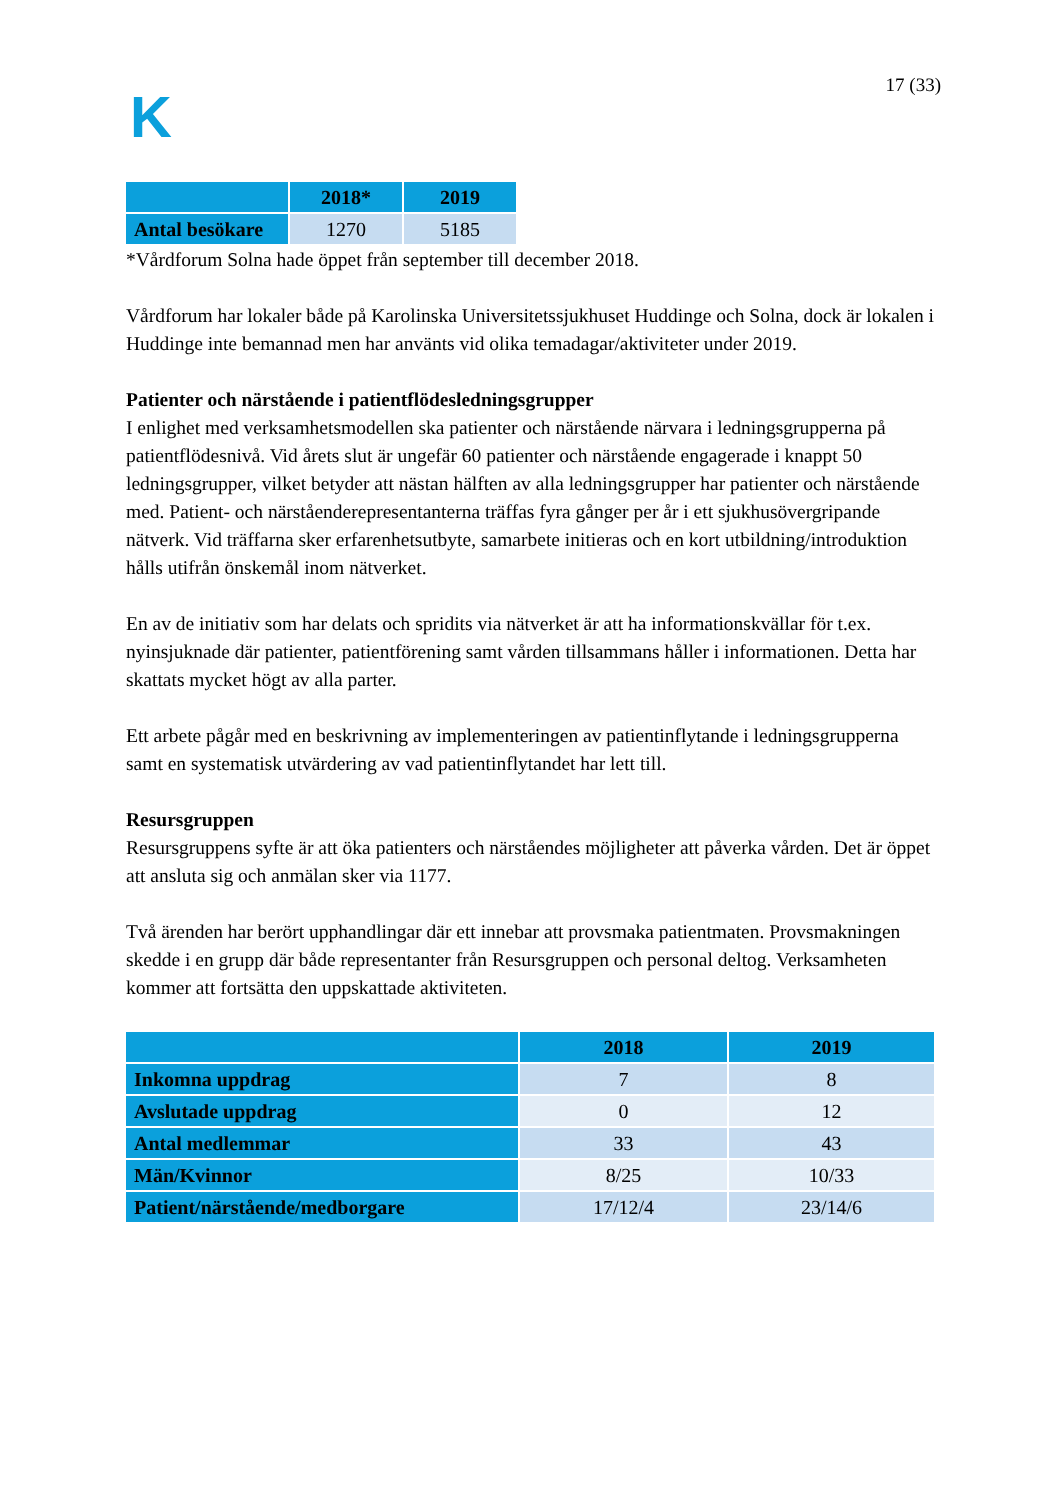K
17 (33)
| | 2018* | 2019 |
| --- | --- | --- |
| Antal besökare | 1270 | 5185 |
*Vårdforum Solna hade öppet från september till december 2018.
Vårdforum har lokaler både på Karolinska Universitetssjukhuset Huddinge och Solna, dock är lokalen i Huddinge inte bemannad men har använts vid olika temadagar/aktiviteter under 2019.
Patienter och närstående i patientflödesledningsgrupper
I enlighet med verksamhetsmodellen ska patienter och närstående närvara i ledningsgrupperna på patientflödesnivå. Vid årets slut är ungefär 60 patienter och närstående engagerade i knappt 50 ledningsgrupper, vilket betyder att nästan hälften av alla ledningsgrupper har patienter och närstående med. Patient- och närståenderepresentanterna träffas fyra gånger per år i ett sjukhusövergripande nätverk. Vid träffarna sker erfarenhetsutbyte, samarbete initieras och en kort utbildning/introduktion hålls utifrån önskemål inom nätverket.
En av de initiativ som har delats och spridits via nätverket är att ha informationskvällar för t.ex. nyinsjuknade där patienter, patientförening samt vården tillsammans håller i informationen. Detta har skattats mycket högt av alla parter.
Ett arbete pågår med en beskrivning av implementeringen av patientinflytande i ledningsgrupperna samt en systematisk utvärdering av vad patientinflytandet har lett till.
Resursgruppen
Resursgruppens syfte är att öka patienters och närståendes möjligheter att påverka vården. Det är öppet att ansluta sig och anmälan sker via 1177.
Två ärenden har berört upphandlingar där ett innebar att provsmaka patientmaten. Provsmakningen skedde i en grupp där både representanter från Resursgruppen och personal deltog. Verksamheten kommer att fortsätta den uppskattade aktiviteten.
| | 2018 | 2019 |
| --- | --- | --- |
| Inkomna uppdrag | 7 | 8 |
| Avslutade uppdrag | 0 | 12 |
| Antal medlemmar | 33 | 43 |
| Män/Kvinnor | 8/25 | 10/33 |
| Patient/närstående/medborgare | 17/12/4 | 23/14/6 |